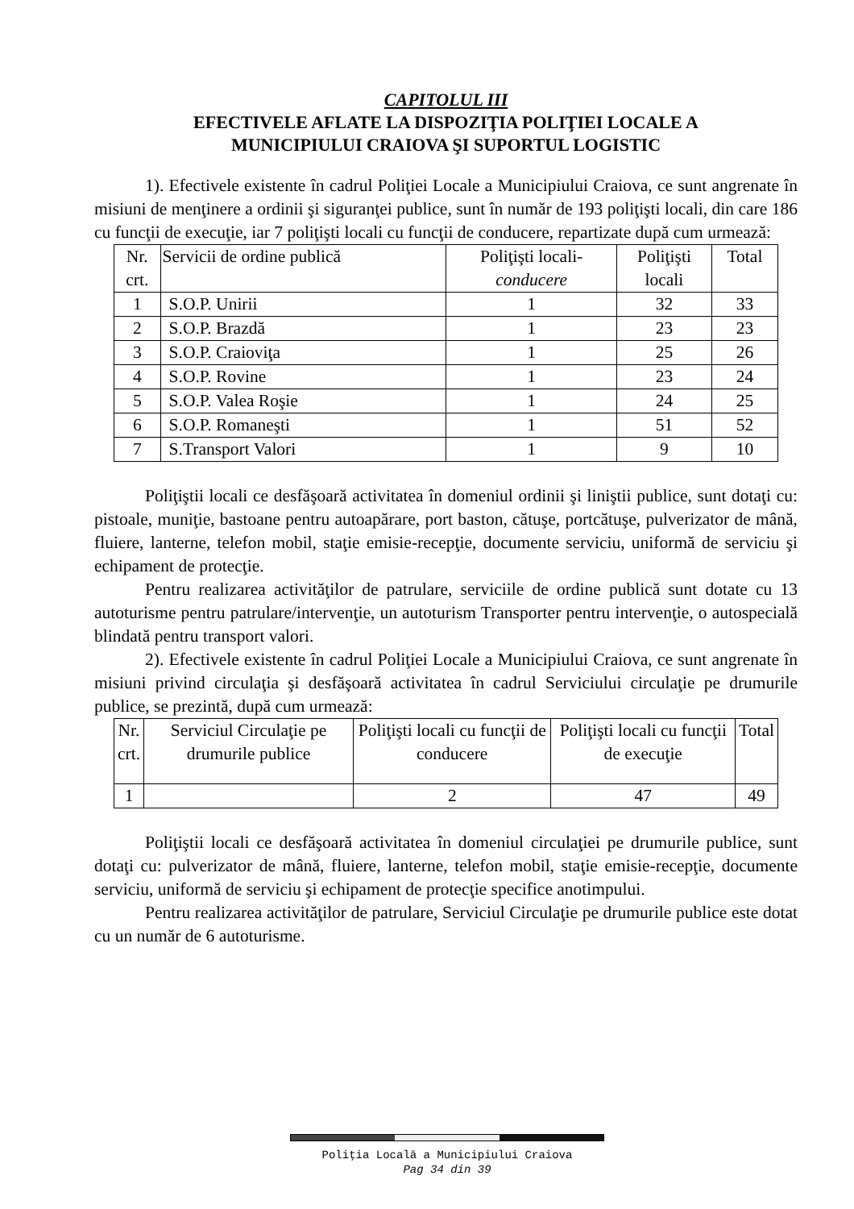CAPITOLUL III
EFECTIVELE AFLATE LA DISPOZIŢIA POLIŢIEI LOCALE A
MUNICIPIULUI CRAIOVA ŞI SUPORTUL LOGISTIC
1). Efectivele existente în cadrul Poliţiei Locale a Municipiului Craiova, ce sunt angrenate în misiuni de menţinere a ordinii şi siguranţei publice, sunt în număr de 193 poliţişti locali, din care 186 cu funcţii de execuţie, iar 7 poliţişti locali cu funcţii de conducere, repartizate după cum urmează:
| Nr. crt. | Servicii de ordine publică | Poliţişti locali- conducere | Poliţişti locali | Total |
| 1 | S.O.P. Unirii | 1 | 32 | 33 |
| 2 | S.O.P. Brazdă | 1 | 23 | 23 |
| 3 | S.O.P. Craioviţa | 1 | 25 | 26 |
| 4 | S.O.P. Rovine | 1 | 23 | 24 |
| 5 | S.O.P. Valea Roşie | 1 | 24 | 25 |
| 6 | S.O.P. Romaneşti | 1 | 51 | 52 |
| 7 | S.Transport Valori | 1 | 9 | 10 |
Poliţiştii locali ce desfăşoară activitatea în domeniul ordinii şi liniştii publice, sunt dotaţi cu: pistoale, muniţie, bastoane pentru autoapărare, port baston, cătuşe, portcătuşe, pulverizator de mână, fluiere, lanterne, telefon mobil, staţie emisie-recepţie, documente serviciu, uniformă de serviciu şi echipament de protecţie.
Pentru realizarea activităţilor de patrulare, serviciile de ordine publică sunt dotate cu 13 autoturisme pentru patrulare/intervenţie, un autoturism Transporter pentru intervenţie, o autospecială blindată pentru transport valori.
2). Efectivele existente în cadrul Poliţiei Locale a Municipiului Craiova, ce sunt angrenate în misiuni privind circulaţia şi desfăşoară activitatea în cadrul Serviciului circulaţie pe drumurile publice, se prezintă, după cum urmează:
| Nr. crt. | Serviciul Circulaţie pe drumurile publice | Poliţişti locali cu funcţii de conducere | Poliţişti locali cu funcţii de execuţie | Total |
| 1 | | 2 | 47 | 49 |
Poliţiştii locali ce desfăşoară activitatea în domeniul circulaţiei pe drumurile publice, sunt dotaţi cu: pulverizator de mână, fluiere, lanterne, telefon mobil, staţie emisie-recepţie, documente serviciu, uniformă de serviciu şi echipament de protecţie specifice anotimpului.
Pentru realizarea activităţilor de patrulare, Serviciul Circulaţie pe drumurile publice este dotat cu un număr de 6 autoturisme.
Poliţia Locală a Municipiului Craiova
Pag 34 din 39